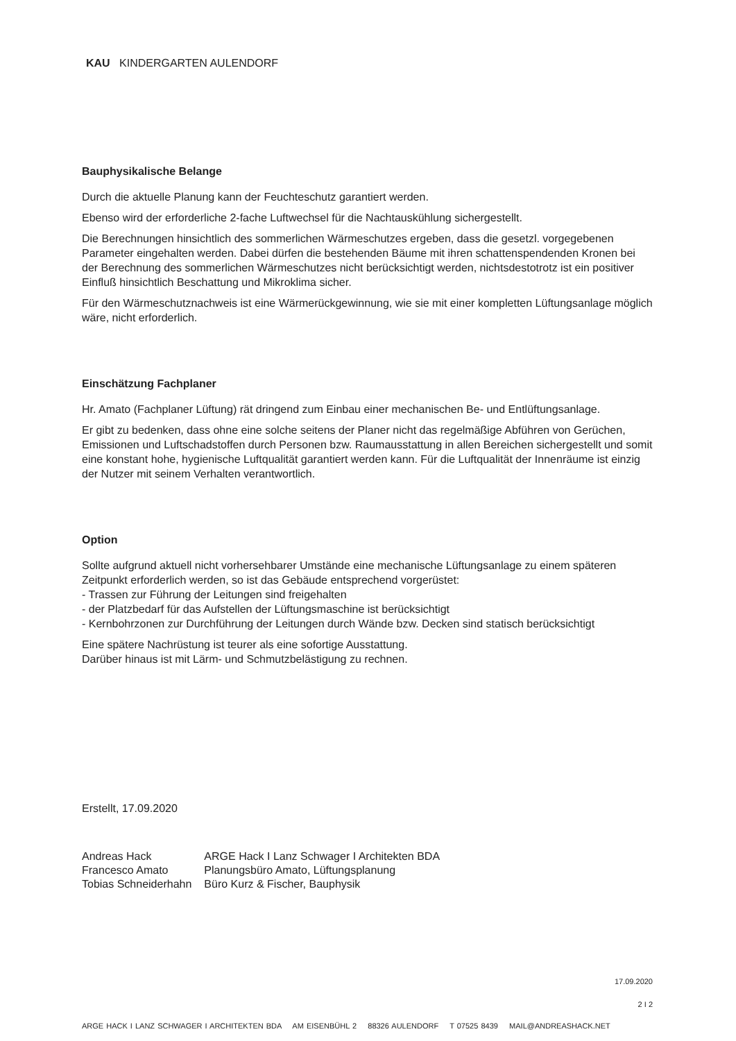KAU KINDERGARTEN AULENDORF
Bauphysikalische Belange
Durch die aktuelle Planung kann der Feuchteschutz garantiert werden.
Ebenso wird der erforderliche 2-fache Luftwechsel für die Nachtauskühlung sichergestellt.
Die Berechnungen hinsichtlich des sommerlichen Wärmeschutzes ergeben, dass die gesetzl. vorgegebenen Parameter eingehalten werden. Dabei dürfen die bestehenden Bäume mit ihren schattenspendenden Kronen bei der Berechnung des sommerlichen Wärmeschutzes nicht berücksichtigt werden, nichtsdestotrotz ist ein positiver Einfluß hinsichtlich Beschattung und Mikroklima sicher.
Für den Wärmeschutznachweis ist eine Wärmerückgewinnung, wie sie mit einer kompletten Lüftungsanlage möglich wäre, nicht erforderlich.
Einschätzung Fachplaner
Hr. Amato (Fachplaner Lüftung) rät dringend zum Einbau einer mechanischen Be- und Entlüftungsanlage.
Er gibt zu bedenken, dass ohne eine solche seitens der Planer nicht das regelmäßige Abführen von Gerüchen, Emissionen und Luftschadstoffen durch Personen bzw. Raumausstattung in allen Bereichen sichergestellt und somit eine konstant hohe, hygienische Luftqualität garantiert werden kann. Für die Luftqualität der Innenräume ist einzig der Nutzer mit seinem Verhalten verantwortlich.
Option
Sollte aufgrund aktuell nicht vorhersehbarer Umstände eine mechanische Lüftungsanlage zu einem späteren Zeitpunkt erforderlich werden, so ist das Gebäude entsprechend vorgerüstet:
- Trassen zur Führung der Leitungen sind freigehalten
- der Platzbedarf für das Aufstellen der Lüftungsmaschine ist berücksichtigt
- Kernbohrzonen zur Durchführung der Leitungen durch Wände bzw. Decken sind statisch berücksichtigt
Eine spätere Nachrüstung ist teurer als eine sofortige Ausstattung.
Darüber hinaus ist mit Lärm- und Schmutzbelästigung zu rechnen.
Erstellt, 17.09.2020
| Andreas Hack | ARGE Hack I Lanz Schwager I Architekten BDA |
| Francesco Amato | Planungsbüro Amato, Lüftungsplanung |
| Tobias Schneiderhahn | Büro Kurz & Fischer, Bauphysik |
17.09.2020
2 I 2
ARGE HACK I LANZ SCHWAGER I ARCHITEKTEN BDA AM EISENBÜHL 2 88326 AULENDORF T 07525 8439 MAIL@ANDREASHACK.NET